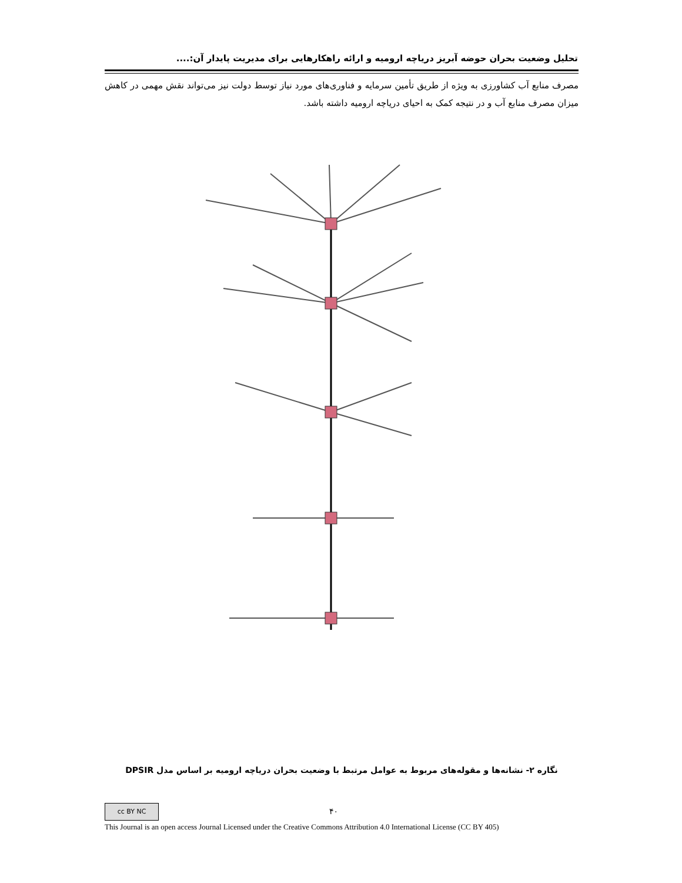تحلیل وضعیت بحران حوضه آبریز دریاچه ارومیه و ارائه راهکارهایی برای مدیریت پایدار آن:....
مصرف منابع آب کشاورزی به ویژه از طریق تأمین سرمایه و فناوری‌های مورد نیاز توسط دولت نیز می‌تواند نقش مهمی در کاهش میزان مصرف منابع آب و در نتیجه کمک به احیای دریاچه ارومیه داشته باشد.
نگاره ۲- نشانه‌ها و مقوله‌های مربوط به عوامل مرتبط با وضعیت بحران دریاچه ارومیه بر اساس مدل DPSIR
cc BY NC ۴۰
This Journal is an open access Journal Licensed under the Creative Commons Attribution 4.0 International License (CC BY 405)